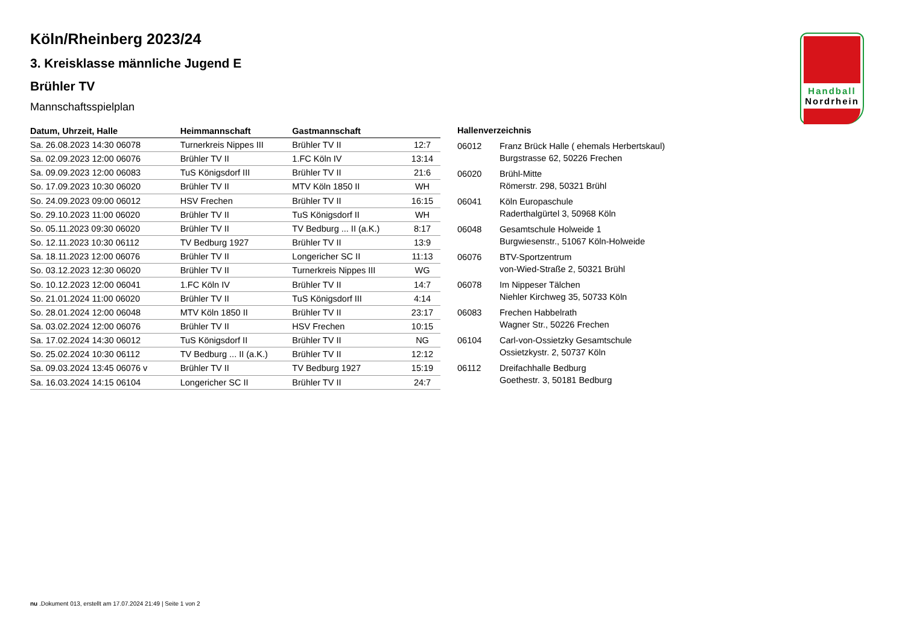Handball
Nordrhein
Köln/Rheinberg 2023/24
3. Kreisklasse männliche Jugend E
Brühler TV
Mannschaftsspielplan
| Datum, Uhrzeit, Halle | Heimmannschaft | Gastmannschaft | |
| --- | --- | --- | --- |
| Sa. 26.08.2023 14:30 06078 | Turnerkreis Nippes III | Brühler TV II | 12:7 |
| Sa. 02.09.2023 12:00 06076 | Brühler TV II | 1.FC Köln IV | 13:14 |
| Sa. 09.09.2023 12:00 06083 | TuS Königsdorf III | Brühler TV II | 21:6 |
| So. 17.09.2023 10:30 06020 | Brühler TV II | MTV Köln 1850 II | WH |
| So. 24.09.2023 09:00 06012 | HSV Frechen | Brühler TV II | 16:15 |
| So. 29.10.2023 11:00 06020 | Brühler TV II | TuS Königsdorf II | WH |
| So. 05.11.2023 09:30 06020 | Brühler TV II | TV Bedburg ... II (a.K.) | 8:17 |
| So. 12.11.2023 10:30 06112 | TV Bedburg 1927 | Brühler TV II | 13:9 |
| Sa. 18.11.2023 12:00 06076 | Brühler TV II | Longericher SC II | 11:13 |
| So. 03.12.2023 12:30 06020 | Brühler TV II | Turnerkreis Nippes III | WG |
| So. 10.12.2023 12:00 06041 | 1.FC Köln IV | Brühler TV II | 14:7 |
| So. 21.01.2024 11:00 06020 | Brühler TV II | TuS Königsdorf III | 4:14 |
| So. 28.01.2024 12:00 06048 | MTV Köln 1850 II | Brühler TV II | 23:17 |
| Sa. 03.02.2024 12:00 06076 | Brühler TV II | HSV Frechen | 10:15 |
| Sa. 17.02.2024 14:30 06012 | TuS Königsdorf II | Brühler TV II | NG |
| So. 25.02.2024 10:30 06112 | TV Bedburg ... II (a.K.) | Brühler TV II | 12:12 |
| Sa. 09.03.2024 13:45 06076 v | Brühler TV II | TV Bedburg 1927 | 15:19 |
| Sa. 16.03.2024 14:15 06104 | Longericher SC II | Brühler TV II | 24:7 |
Hallenverzeichnis
| 06012 | Franz Brück Halle ( ehemals Herbertskaul) Burgstrasse 62, 50226 Frechen |
| 06020 | Brühl-Mitte Römerstr. 298, 50321 Brühl |
| 06041 | Köln Europaschule Raderthalgürtel 3, 50968 Köln |
| 06048 | Gesamtschule Holweide 1 Burgwiesenstr., 51067 Köln-Holweide |
| 06076 | BTV-Sportzentrum von-Wied-Straße 2, 50321 Brühl |
| 06078 | Im Nippeser Tälchen Niehler Kirchweg 35, 50733 Köln |
| 06083 | Frechen Habbelrath Wagner Str., 50226 Frechen |
| 06104 | Carl-von-Ossietzky Gesamtschule Ossietzkystr. 2, 50737 Köln |
| 06112 | Dreifachhalle Bedburg Goethestr. 3, 50181 Bedburg |
nu .Dokument 013, erstellt am 17.07.2024 21:49 | Seite 1 von 2